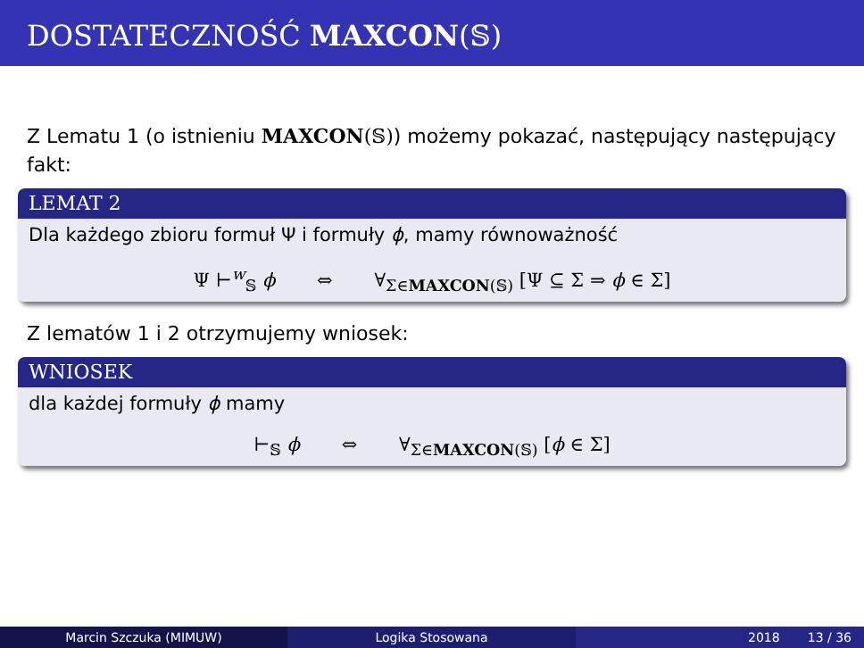DOSTATECZNOŚĆ MAXCON(𝕊)
Z Lematu 1 (o istnieniu MAXCON(𝕊)) możemy pokazać, następujący następujący fakt:
LEMAT 2
Dla każdego zbioru formuł Ψ i formuły ϕ, mamy równoważność
Ψ ⊢<sup>w</sup><sub>𝕊</sub> ϕ ⇔ ∀<sub>Σ∈MAXCON(𝕊)</sub> [Ψ ⊆ Σ ⇒ ϕ ∈ Σ]
Z lematów 1 i 2 otrzymujemy wniosek:
WNIOSEK
dla każdej formuły ϕ mamy
⊢<sub>𝕊</sub> ϕ ⇔ ∀<sub>Σ∈MAXCON(𝕊)</sub> [ϕ ∈ Σ]
Marcin Szczuka (MIMUW) Logika Stosowana 2018 13 / 36